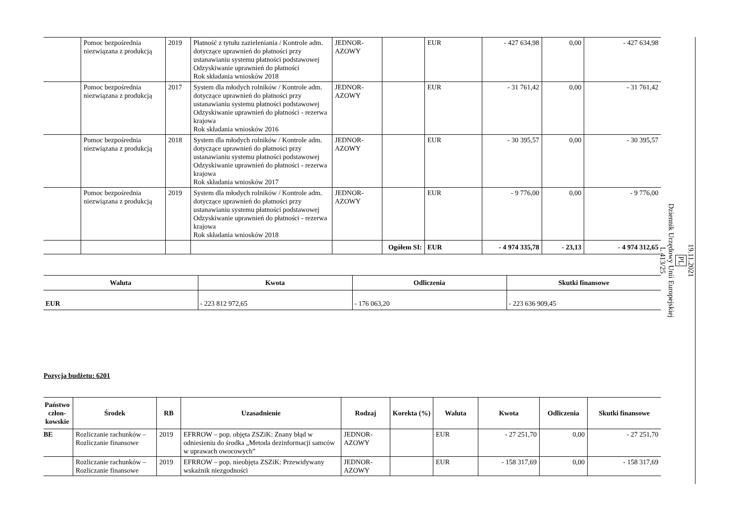| | Pomoc bezpośrednia niezwiązana z produkcją | 2019 | Płatność z tytułu zazieleniania / Kontrole adm. dotyczące uprawnień do płatności przy ustanawianiu systemu płatności podstawowej Odzyskiwanie uprawnień do płatności Rok składania wniosków 2018 | JEDNOR-AZOWY | | EUR | - 427 634,98 | 0,00 | - 427 634,98 |
| | Pomoc bezpośrednia niezwiązana z produkcją | 2017 | System dla młodych rolników / Kontrole adm. dotyczące uprawnień do płatności przy ustanawianiu systemu płatności podstawowej Odzyskiwanie uprawnień do płatności - rezerwa krajowa Rok składania wniosków 2016 | JEDNOR-AZOWY | | EUR | - 31 761,42 | 0,00 | - 31 761,42 |
| | Pomoc bezpośrednia niezwiązana z produkcją | 2018 | System dla młodych rolników / Kontrole adm. dotyczące uprawnień do płatności przy ustanawianiu systemu płatności podstawowej Odzyskiwanie uprawnień do płatności - rezerwa krajowa Rok składania wniosków 2017 | JEDNOR-AZOWY | | EUR | - 30 395,57 | 0,00 | - 30 395,57 |
| | Pomoc bezpośrednia niezwiązana z produkcją | 2019 | System dla młodych rolników / Kontrole adm. dotyczące uprawnień do płatności przy ustanawianiu systemu płatności podstawowej Odzyskiwanie uprawnień do płatności - rezerwa krajowa Rok składania wniosków 2018 | JEDNOR-AZOWY | | EUR | - 9 776,00 | 0,00 | - 9 776,00 |
| | | | | | Ogółem SI: | EUR | - 4 974 335,78 | - 23,13 | - 4 974 312,65 |
| Waluta | Kwota | Odliczenia | Skutki finansowe |
| --- | --- | --- | --- |
| EUR | - 223 812 972,65 | - 176 063,20 | - 223 636 909,45 |
Pozycja budżetu: 6201
| Państwo człon-kowskie | Środek | RB | Uzasadnienie | Rodzaj | Korekta (%) | Waluta | Kwota | Odliczenia | Skutki finansowe |
| --- | --- | --- | --- | --- | --- | --- | --- | --- | --- |
| BE | Rozliczanie rachunków – Rozliczanie finansowe | 2019 | EFRROW – pop. objęta ZSZiK: Znany błąd w odniesieniu do środka „Metoda dezinformacji samców w uprawach owocowych” | JEDNOR-AZOWY | | EUR | - 27 251,70 | 0,00 | - 27 251,70 |
| | Rozliczanie rachunków – Rozliczanie finansowe | 2019 | EFRROW – pop. nieobjęta ZSZiK: Przewidywany wskaźnik niezgodności | JEDNOR-AZOWY | | EUR | - 158 317,69 | 0,00 | - 158 317,69 |
19.11.2021
PL
Dziennik Urzędowy Unii Europejskiej
L 413/25